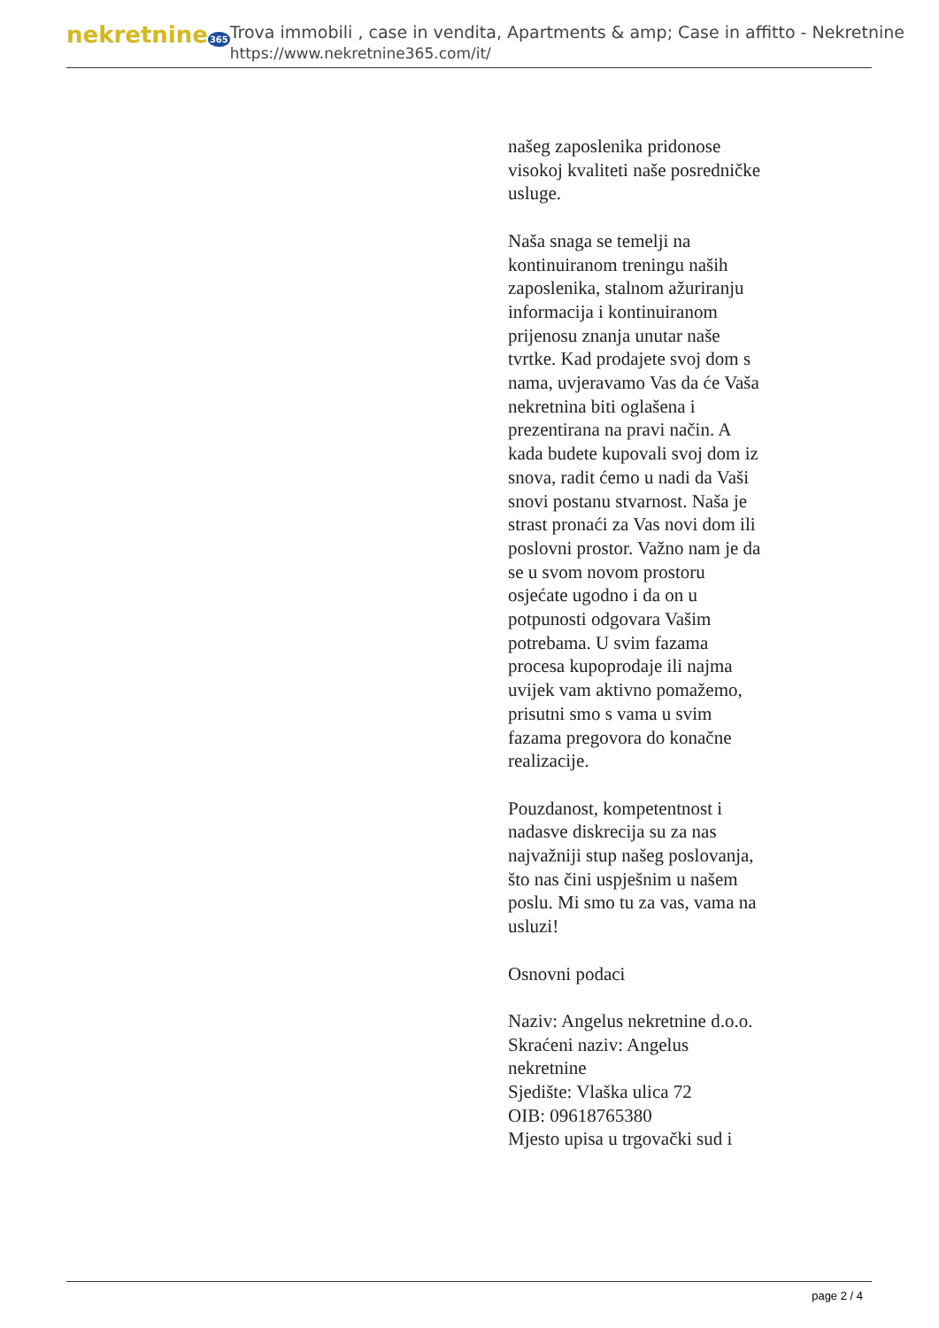nekretnine365
Trova immobili , case in vendita, Apartments & amp; Case in affitto - Nekretnine
https://www.nekretnine365.com/it/
našeg zaposlenika pridonose visokoj kvaliteti naše posredničke usluge.
Naša snaga se temelji na kontinuiranom treningu naših zaposlenika, stalnom ažuriranju informacija i kontinuiranom prijenosu znanja unutar naše tvrtke. Kad prodajete svoj dom s nama, uvjeravamo Vas da će Vaša nekretnina biti oglašena i prezentirana na pravi način. A kada budete kupovali svoj dom iz snova, radit ćemo u nadi da Vaši snovi postanu stvarnost. Naša je strast pronaći za Vas novi dom ili poslovni prostor. Važno nam je da se u svom novom prostoru osjećate ugodno i da on u potpunosti odgovara Vašim potrebama. U svim fazama procesa kupoprodaje ili najma uvijek vam aktivno pomažemo, prisutni smo s vama u svim fazama pregovora do konačne realizacije.
Pouzdanost, kompetentnost i nadasve diskrecija su za nas najvažniji stup našeg poslovanja, što nas čini uspješnim u našem poslu. Mi smo tu za vas, vama na usluzi!
Osnovni podaci
Naziv: Angelus nekretnine d.o.o.
Skraćeni naziv: Angelus nekretnine
Sjedište: Vlaška ulica 72
OIB: 09618765380
Mjesto upisa u trgovački sud i
page 2 / 4